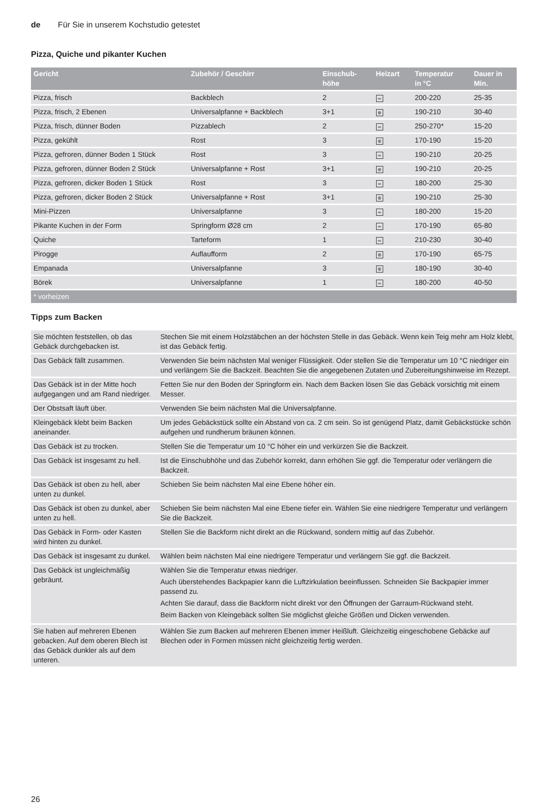de Für Sie in unserem Kochstudio getestet
Pizza, Quiche und pikanter Kuchen
| Gericht | Zubehör / Geschirr | Einschub- höhe | Heizart | Temperatur in °C | Dauer in Min. |
| --- | --- | --- | --- | --- | --- |
| Pizza, frisch | Backblech | 2 | ═ | 200-220 | 25-35 |
| Pizza, frisch, 2 Ebenen | Universalpfanne + Backblech | 3+1 | ⊛ | 190-210 | 30-40 |
| Pizza, frisch, dünner Boden | Pizzablech | 2 | ═ | 250-270* | 15-20 |
| Pizza, gekühlt | Rost | 3 | ⊛ | 170-190 | 15-20 |
| Pizza, gefroren, dünner Boden 1 Stück | Rost | 3 | ═ | 190-210 | 20-25 |
| Pizza, gefroren, dünner Boden 2 Stück | Universalpfanne + Rost | 3+1 | ⊛ | 190-210 | 20-25 |
| Pizza, gefroren, dicker Boden 1 Stück | Rost | 3 | ═ | 180-200 | 25-30 |
| Pizza, gefroren, dicker Boden 2 Stück | Universalpfanne + Rost | 3+1 | ⊛ | 190-210 | 25-30 |
| Mini-Pizzen | Universalpfanne | 3 | ═ | 180-200 | 15-20 |
| Pikante Kuchen in der Form | Springform Ø28 cm | 2 | ═ | 170-190 | 65-80 |
| Quiche | Tarteform | 1 | ═ | 210-230 | 30-40 |
| Pirogge | Auflaufform | 2 | ⊛ | 170-190 | 65-75 |
| Empanada | Universalpfanne | 3 | ⊛ | 180-190 | 30-40 |
| Börek | Universalpfanne | 1 | ═ | 180-200 | 40-50 |
| * vorheizen | | | | | |
Tipps zum Backen
| Sie möchten feststellen, ob das Gebäck durchgebacken ist. | Stechen Sie mit einem Holzstäbchen an der höchsten Stelle in das Gebäck. Wenn kein Teig mehr am Holz klebt, ist das Gebäck fertig. |
| Das Gebäck fällt zusammen. | Verwenden Sie beim nächsten Mal weniger Flüssigkeit. Oder stellen Sie die Temperatur um 10 °C niedriger ein und verlängern Sie die Backzeit. Beachten Sie die angegebenen Zutaten und Zubereitungshinweise im Rezept. |
| Das Gebäck ist in der Mitte hoch aufgegangen und am Rand niedriger. | Fetten Sie nur den Boden der Springform ein. Nach dem Backen lösen Sie das Gebäck vorsichtig mit einem Messer. |
| Der Obstsaft läuft über. | Verwenden Sie beim nächsten Mal die Universalpfanne. |
| Kleingebäck klebt beim Backen aneinander. | Um jedes Gebäckstück sollte ein Abstand von ca. 2 cm sein. So ist genügend Platz, damit Gebäckstücke schön aufgehen und rundherum bräunen können. |
| Das Gebäck ist zu trocken. | Stellen Sie die Temperatur um 10 °C höher ein und verkürzen Sie die Backzeit. |
| Das Gebäck ist insgesamt zu hell. | Ist die Einschubhöhe und das Zubehör korrekt, dann erhöhen Sie ggf. die Temperatur oder verlängern die Backzeit. |
| Das Gebäck ist oben zu hell, aber unten zu dunkel. | Schieben Sie beim nächsten Mal eine Ebene höher ein. |
| Das Gebäck ist oben zu dunkel, aber unten zu hell. | Schieben Sie beim nächsten Mal eine Ebene tiefer ein. Wählen Sie eine niedrigere Temperatur und verlängern Sie die Backzeit. |
| Das Gebäck in Form- oder Kasten wird hinten zu dunkel. | Stellen Sie die Backform nicht direkt an die Rückwand, sondern mittig auf das Zubehör. |
| Das Gebäck ist insgesamt zu dunkel. | Wählen beim nächsten Mal eine niedrigere Temperatur und verlängern Sie ggf. die Backzeit. |
| Das Gebäck ist ungleichmäßig gebräunt. | Wählen Sie die Temperatur etwas niedriger. Auch überstehendes Backpapier kann die Luftzirkulation beeinflussen. Schneiden Sie Backpapier immer passend zu. Achten Sie darauf, dass die Backform nicht direkt vor den Öffnungen der Garraum-Rückwand steht. Beim Backen von Kleingebäck sollten Sie möglichst gleiche Größen und Dicken verwenden. |
| Sie haben auf mehreren Ebenen gebacken. Auf dem oberen Blech ist das Gebäck dunkler als auf dem unteren. | Wählen Sie zum Backen auf mehreren Ebenen immer Heißluft. Gleichzeitig eingeschobene Gebäcke auf Blechen oder in Formen müssen nicht gleichzeitig fertig werden. |
26